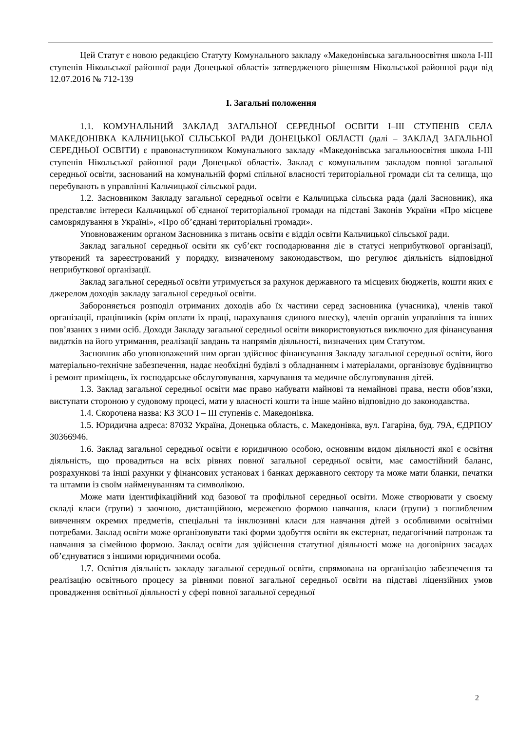Цей Статут є новою редакцією Статуту Комунального закладу «Македонівська загальноосвітня школа І-ІІІ ступенів Нікольської районної ради Донецької області» затвердженого рішенням Нікольської районної ради від 12.07.2016 № 712-139
І. Загальні положення
1.1. КОМУНАЛЬНИЙ ЗАКЛАД ЗАГАЛЬНОЇ СЕРЕДНЬОЇ ОСВІТИ I–III СТУПЕНІВ СЕЛА МАКЕДОНІВКА КАЛЬЧИЦЬКОЇ СІЛЬСЬКОЇ РАДИ ДОНЕЦЬКОЇ ОБЛАСТІ (далі – ЗАКЛАД ЗАГАЛЬНОЇ СЕРЕДНЬОЇ ОСВІТИ) є правонаступником Комунального закладу «Македонівська загальноосвітня школа І-ІІІ ступенів Нікольської районної ради Донецької області». Заклад є комунальним закладом повної загальної середньої освіти, заснований на комунальній формі спільної власності територіальної громади сіл та селища, що перебувають в управлінні Кальчицької сільської ради.
1.2. Засновником Закладу загальної середньої освіти є Кальчицька сільська рада (далі Засновник), яка представляє інтереси Кальчицької об`єднаної територіальної громади на підставі Законів України «Про місцеве самоврядування в Україні», «Про об’єднані територіальні громади».
Уповноваженим органом Засновника з питань освіти є відділ освіти Кальчицької сільської ради.
Заклад загальної середньої освіти як суб’єкт господарювання діє в статусі неприбуткової організації, утворений та зареєстрований у порядку, визначеному законодавством, що регулює діяльність відповідної неприбуткової організації.
Заклад загальної середньої освіти утримується за рахунок державного та місцевих бюджетів, кошти яких є джерелом доходів закладу загальної середньої освіти.
Забороняється розподіл отриманих доходів або їх частини серед засновника (учасника), членів такої організації, працівників (крім оплати їх праці, нарахування єдиного внеску), членів органів управління та інших пов’язаних з ними осіб. Доходи Закладу загальної середньої освіти використовуються виключно для фінансування видатків на його утримання, реалізації завдань та напрямів діяльності, визначених цим Статутом.
Засновник або уповноважений ним орган здійснює фінансування Закладу загальної середньої освіти, його матеріально-технічне забезпечення, надає необхідні будівлі з обладнанням і матеріалами, організовує будівництво і ремонт приміщень, їх господарське обслуговування, харчування та медичне обслуговування дітей.
1.3. Заклад загальної середньої освіти має право набувати майнові та немайнові права, нести обов’язки, виступати стороною у судовому процесі, мати у власності кошти та інше майно відповідно до законодавства.
1.4. Скорочена назва: КЗ ЗСО І – ІІІ ступенів с. Македонівка.
1.5. Юридична адреса: 87032 Україна, Донецька область, с. Македонівка, вул. Гагаріна, буд. 79А, ЄДРПОУ 30366946.
1.6. Заклад загальної середньої освіти є юридичною особою, основним видом діяльності якої є освітня діяльність, що провадиться на всіх рівнях повної загальної середньої освіти, має самостійний баланс, розрахункові та інші рахунки у фінансових установах і банках державного сектору та може мати бланки, печатки та штампи із своїм найменуванням та символікою.
Може мати ідентифікаційний код базової та профільної середньої освіти. Може створювати у своєму складі класи (групи) з заочною, дистанційною, мережевою формою навчання, класи (групи) з поглибленим вивченням окремих предметів, спеціальні та інклюзивні класи для навчання дітей з особливими освітніми потребами. Заклад освіти може організовувати такі форми здобуття освіти як екстернат, педагогічний патронаж та навчання за сімейною формою. Заклад освіти для здійснення статутної діяльності може на договірних засадах об’єднуватися з іншими юридичними особа.
1.7. Освітня діяльність закладу загальної середньої освіти, спрямована на організацію забезпечення та реалізацію освітнього процесу за рівнями повної загальної середньої освіти на підставі ліцензійних умов провадження освітньої діяльності у сфері повної загальної середньої
2